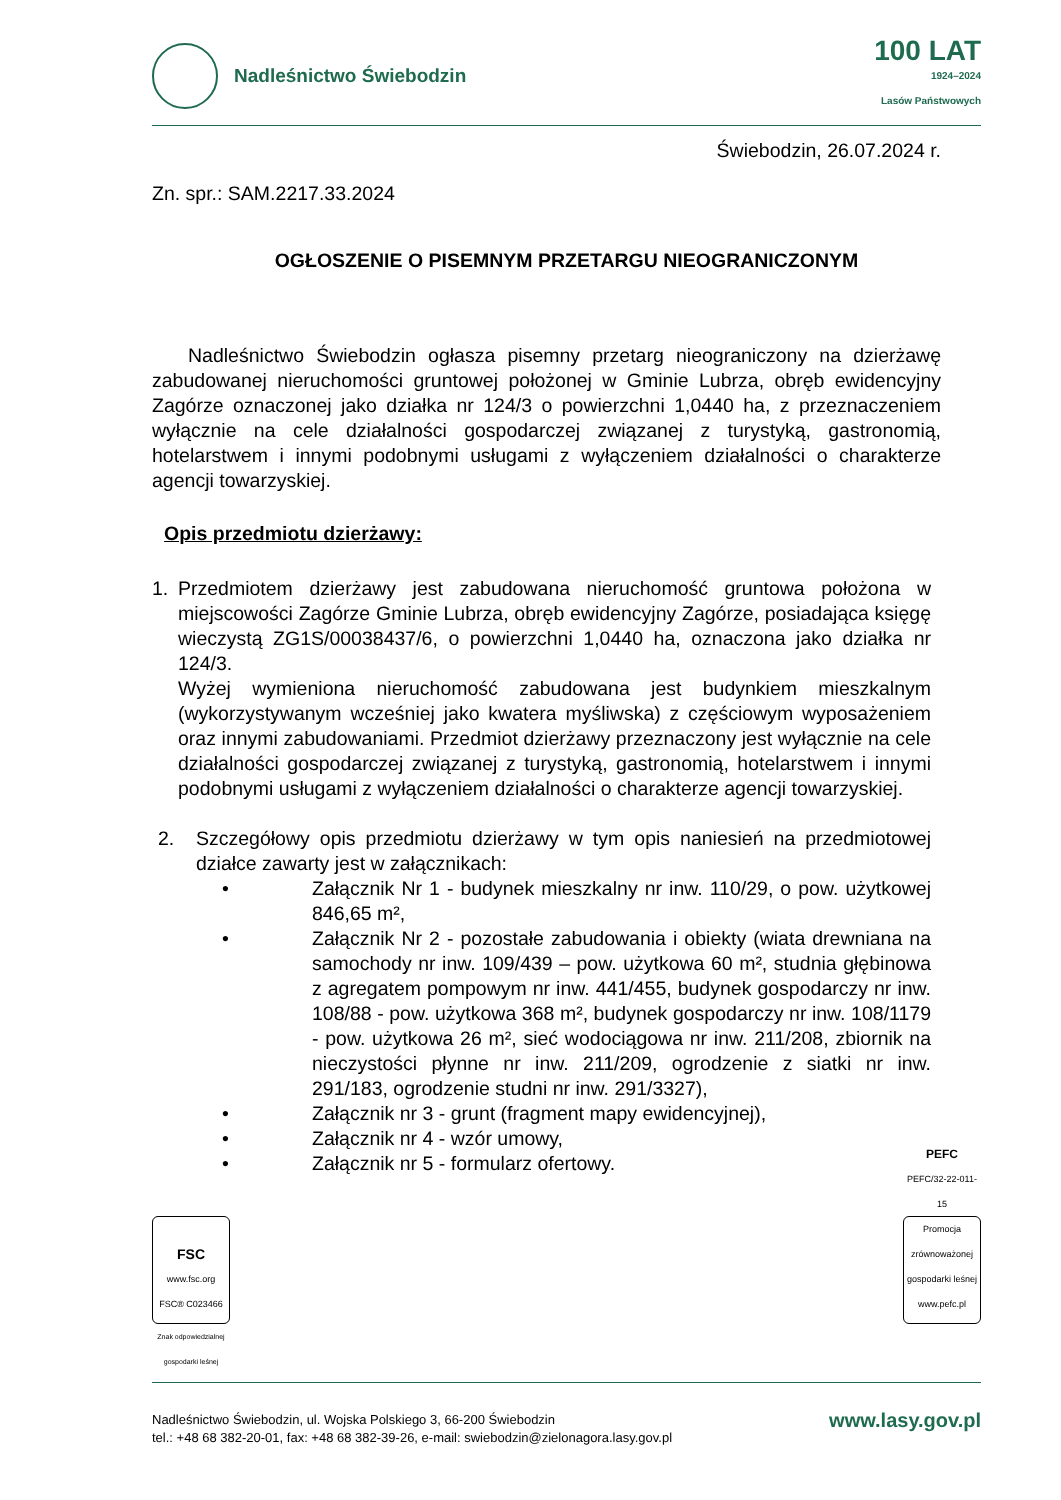Nadleśnictwo Świebodzin
100 LAT
1924–2024
Lasów Państwowych
Świebodzin, 26.07.2024 r.
Zn. spr.: SAM.2217.33.2024
OGŁOSZENIE O PISEMNYM PRZETARGU NIEOGRANICZONYM
Nadleśnictwo Świebodzin ogłasza pisemny przetarg nieograniczony na dzierżawę zabudowanej nieruchomości gruntowej położonej w Gminie Lubrza, obręb ewidencyjny Zagórze oznaczonej jako działka nr 124/3 o powierzchni 1,0440 ha, z przeznaczeniem wyłącznie na cele działalności gospodarczej związanej z turystyką, gastronomią, hotelarstwem i innymi podobnymi usługami z wyłączeniem działalności o charakterze agencji towarzyskiej.
Opis przedmiotu dzierżawy:
1. Przedmiotem dzierżawy jest zabudowana nieruchomość gruntowa położona w miejscowości Zagórze Gminie Lubrza, obręb ewidencyjny Zagórze, posiadająca księgę wieczystą ZG1S/00038437/6, o powierzchni 1,0440 ha, oznaczona jako działka nr 124/3.
Wyżej wymieniona nieruchomość zabudowana jest budynkiem mieszkalnym (wykorzystywanym wcześniej jako kwatera myśliwska) z częściowym wyposażeniem oraz innymi zabudowaniami. Przedmiot dzierżawy przeznaczony jest wyłącznie na cele działalności gospodarczej związanej z turystyką, gastronomią, hotelarstwem i innymi podobnymi usługami z wyłączeniem działalności o charakterze agencji towarzyskiej.
2. Szczegółowy opis przedmiotu dzierżawy w tym opis naniesień na przedmiotowej działce zawarty jest w załącznikach:
• Załącznik Nr 1 - budynek mieszkalny nr inw. 110/29, o pow. użytkowej 846,65 m²,
• Załącznik Nr 2 - pozostałe zabudowania i obiekty (wiata drewniana na samochody nr inw. 109/439 – pow. użytkowa 60 m², studnia głębinowa z agregatem pompowym nr inw. 441/455, budynek gospodarczy nr inw. 108/88 - pow. użytkowa 368 m², budynek gospodarczy nr inw. 108/1179 - pow. użytkowa 26 m², sieć wodociągowa nr inw. 211/208, zbiornik na nieczystości płynne nr inw. 211/209, ogrodzenie z siatki nr inw. 291/183, ogrodzenie studni nr inw. 291/3327),
• Załącznik nr 3 - grunt (fragment mapy ewidencyjnej),
• Załącznik nr 4 - wzór umowy,
• Załącznik nr 5 - formularz ofertowy.
FSC
www.fsc.org
FSC® C023466
Znak odpowiedzialnej
gospodarki leśnej
PEFC
PEFC/32-22-011-15
Promocja zrównoważonej gospodarki leśnej
www.pefc.pl
Nadleśnictwo Świebodzin, ul. Wojska Polskiego 3, 66-200 Świebodzin
tel.: +48 68 382-20-01, fax: +48 68 382-39-26, e-mail: swiebodzin@zielonagora.lasy.gov.pl
www.lasy.gov.pl